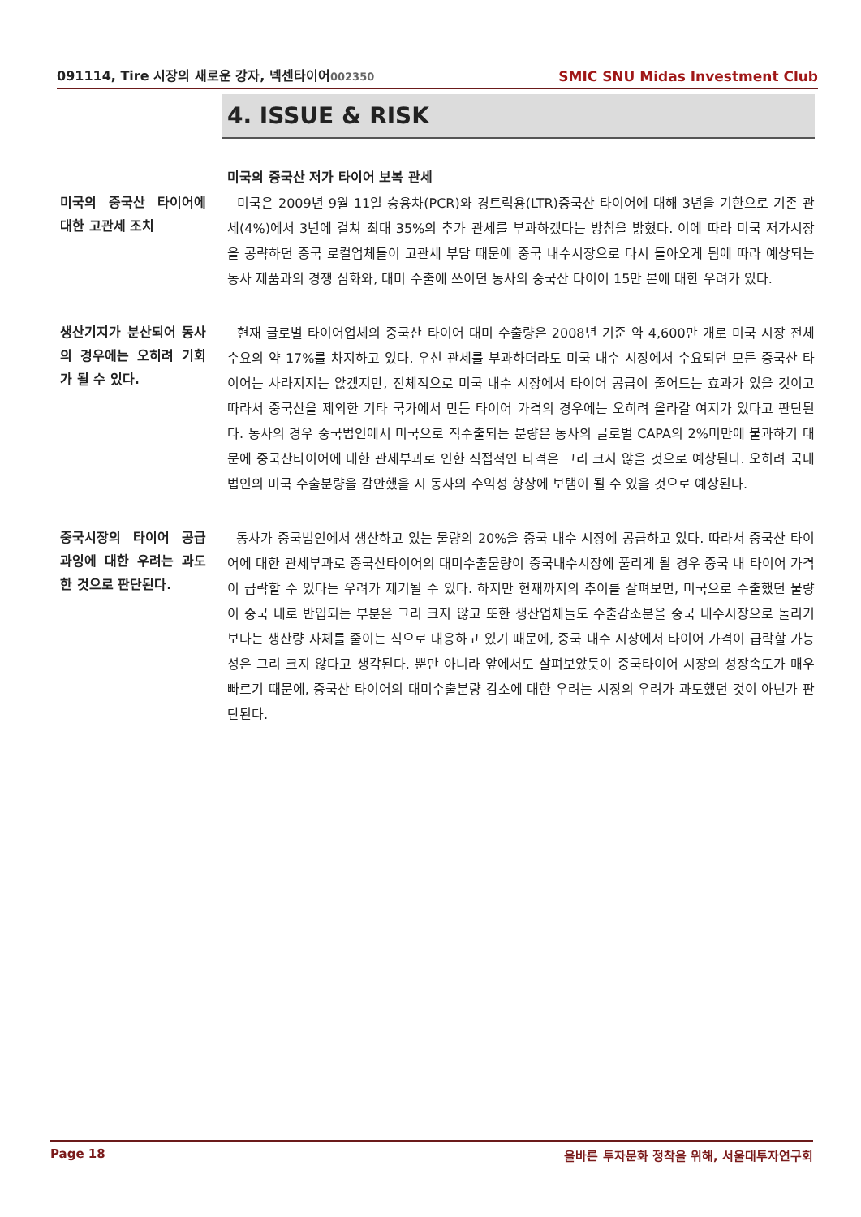091114, Tire 시장의 새로운 강자, 넥센타이어002350
SMIC SNU Midas Investment Club
4. ISSUE & RISK
미국의 중국산 저가 타이어 보복 관세
미국의 중국산 타이어에 대한 고관세 조치
미국은 2009년 9월 11일 승용차(PCR)와 경트럭용(LTR)중국산 타이어에 대해 3년을 기한으로 기존 관세(4%)에서 3년에 걸쳐 최대 35%의 추가 관세를 부과하겠다는 방침을 밝혔다. 이에 따라 미국 저가시장을 공략하던 중국 로컬업체들이 고관세 부담 때문에 중국 내수시장으로 다시 돌아오게 됨에 따라 예상되는 동사 제품과의 경쟁 심화와, 대미 수출에 쓰이던 동사의 중국산 타이어 15만 본에 대한 우려가 있다.
생산기지가 분산되어 동사의 경우에는 오히려 기회가 될 수 있다.
현재 글로벌 타이어업체의 중국산 타이어 대미 수출량은 2008년 기준 약 4,600만 개로 미국 시장 전체 수요의 약 17%를 차지하고 있다. 우선 관세를 부과하더라도 미국 내수 시장에서 수요되던 모든 중국산 타이어는 사라지지는 않겠지만, 전체적으로 미국 내수 시장에서 타이어 공급이 줄어드는 효과가 있을 것이고 따라서 중국산을 제외한 기타 국가에서 만든 타이어 가격의 경우에는 오히려 올라갈 여지가 있다고 판단된다. 동사의 경우 중국법인에서 미국으로 직수출되는 분량은 동사의 글로벌 CAPA의 2%미만에 불과하기 대문에 중국산타이어에 대한 관세부과로 인한 직접적인 타격은 그리 크지 않을 것으로 예상된다. 오히려 국내 법인의 미국 수출분량을 감안했을 시 동사의 수익성 향상에 보탬이 될 수 있을 것으로 예상된다.
중국시장의 타이어 공급 과잉에 대한 우려는 과도한 것으로 판단된다.
동사가 중국법인에서 생산하고 있는 물량의 20%을 중국 내수 시장에 공급하고 있다. 따라서 중국산 타이어에 대한 관세부과로 중국산타이어의 대미수출물량이 중국내수시장에 풀리게 될 경우 중국 내 타이어 가격이 급락할 수 있다는 우려가 제기될 수 있다. 하지만 현재까지의 추이를 살펴보면, 미국으로 수출했던 물량이 중국 내로 반입되는 부분은 그리 크지 않고 또한 생산업체들도 수출감소분을 중국 내수시장으로 돌리기 보다는 생산량 자체를 줄이는 식으로 대응하고 있기 때문에, 중국 내수 시장에서 타이어 가격이 급락할 가능성은 그리 크지 않다고 생각된다. 뿐만 아니라 앞에서도 살펴보았듯이 중국타이어 시장의 성장속도가 매우 빠르기 때문에, 중국산 타이어의 대미수출분량 감소에 대한 우려는 시장의 우려가 과도했던 것이 아닌가 판단된다.
Page 18 올바른 투자문화 정착을 위해, 서울대투자연구회